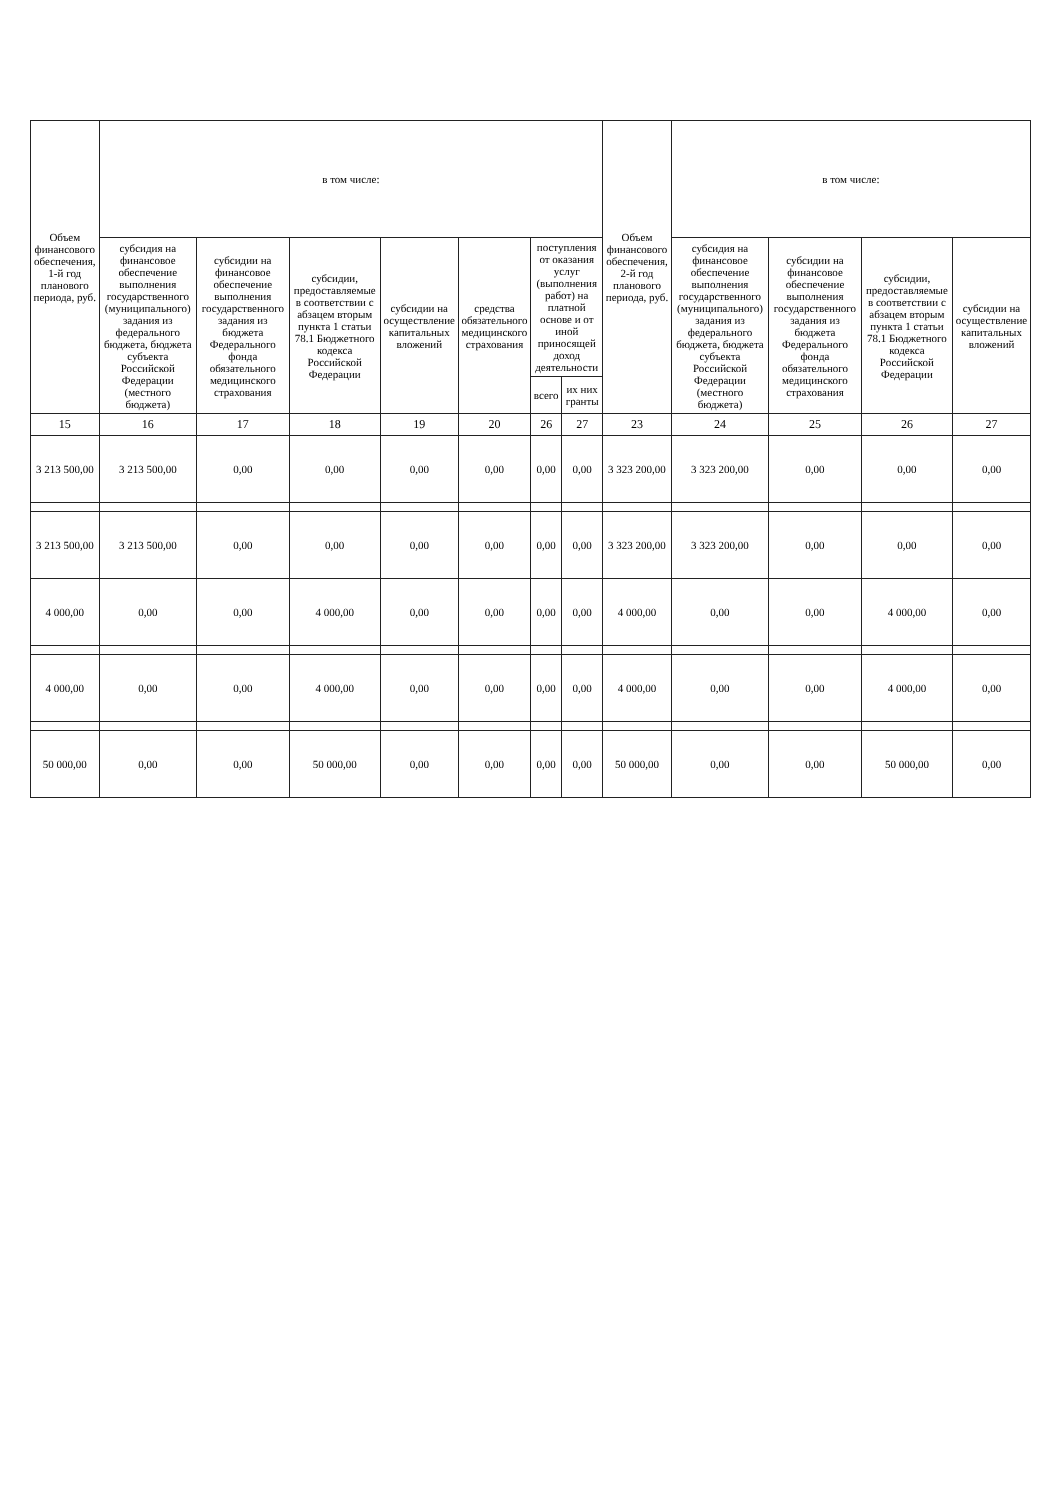| Объем финансового обеспечения, 1-й год планового периода, руб. | в том числе: | | | | | | | Объем финансового обеспечения, 2-й год планового периода, руб. | в том числе: | | | |
| --- | --- | --- | --- | --- | --- | --- | --- | --- | --- | --- | --- | --- |
| | субсидия на финансовое обеспечение выполнения государственного (муниципального) задания из федерального бюджета, бюджета субъекта Российской Федерации (местного бюджета) | субсидии на финансовое обеспечение выполнения государственного задания из бюджета Федерального фонда обязательного медицинского страхования | субсидии, предоставляемые в соответствии с абзацем вторым пункта 1 статьи 78.1 Бюджетного кодекса Российской Федерации | субсидии на осуществление капитальных вложений | средства обязательного медицинского страхования | поступления от оказания услуг (выполнения работ) на платной основе и от иной приносящей доход деятельности | | | субсидия на финансовое обеспечение выполнения государственного (муниципального) задания из федерального бюджета, бюджета субъекта Российской Федерации (местного бюджета) | субсидии на финансовое обеспечение выполнения государственного задания из бюджета Федерального фонда обязательного медицинского страхования | субсидии, предоставляемые в соответствии с абзацем вторым пункта 1 статьи 78.1 Бюджетного кодекса Российской Федерации | субсидии на осуществление капитальных вложений |
| | | | | | | всего | их них гранты | | | | | |
| 15 | 16 | 17 | 18 | 19 | 20 | 26 | 27 | 23 | 24 | 25 | 26 | 27 |
| 3 213 500,00 | 3 213 500,00 | 0,00 | 0,00 | 0,00 | 0,00 | 0,00 | 0,00 | 3 323 200,00 | 3 323 200,00 | 0,00 | 0,00 | 0,00 |
| 3 213 500,00 | 3 213 500,00 | 0,00 | 0,00 | 0,00 | 0,00 | 0,00 | 0,00 | 3 323 200,00 | 3 323 200,00 | 0,00 | 0,00 | 0,00 |
| 4 000,00 | 0,00 | 0,00 | 4 000,00 | 0,00 | 0,00 | 0,00 | 0,00 | 4 000,00 | 0,00 | 0,00 | 4 000,00 | 0,00 |
| 4 000,00 | 0,00 | 0,00 | 4 000,00 | 0,00 | 0,00 | 0,00 | 0,00 | 4 000,00 | 0,00 | 0,00 | 4 000,00 | 0,00 |
| 50 000,00 | 0,00 | 0,00 | 50 000,00 | 0,00 | 0,00 | 0,00 | 0,00 | 50 000,00 | 0,00 | 0,00 | 50 000,00 | 0,00 |